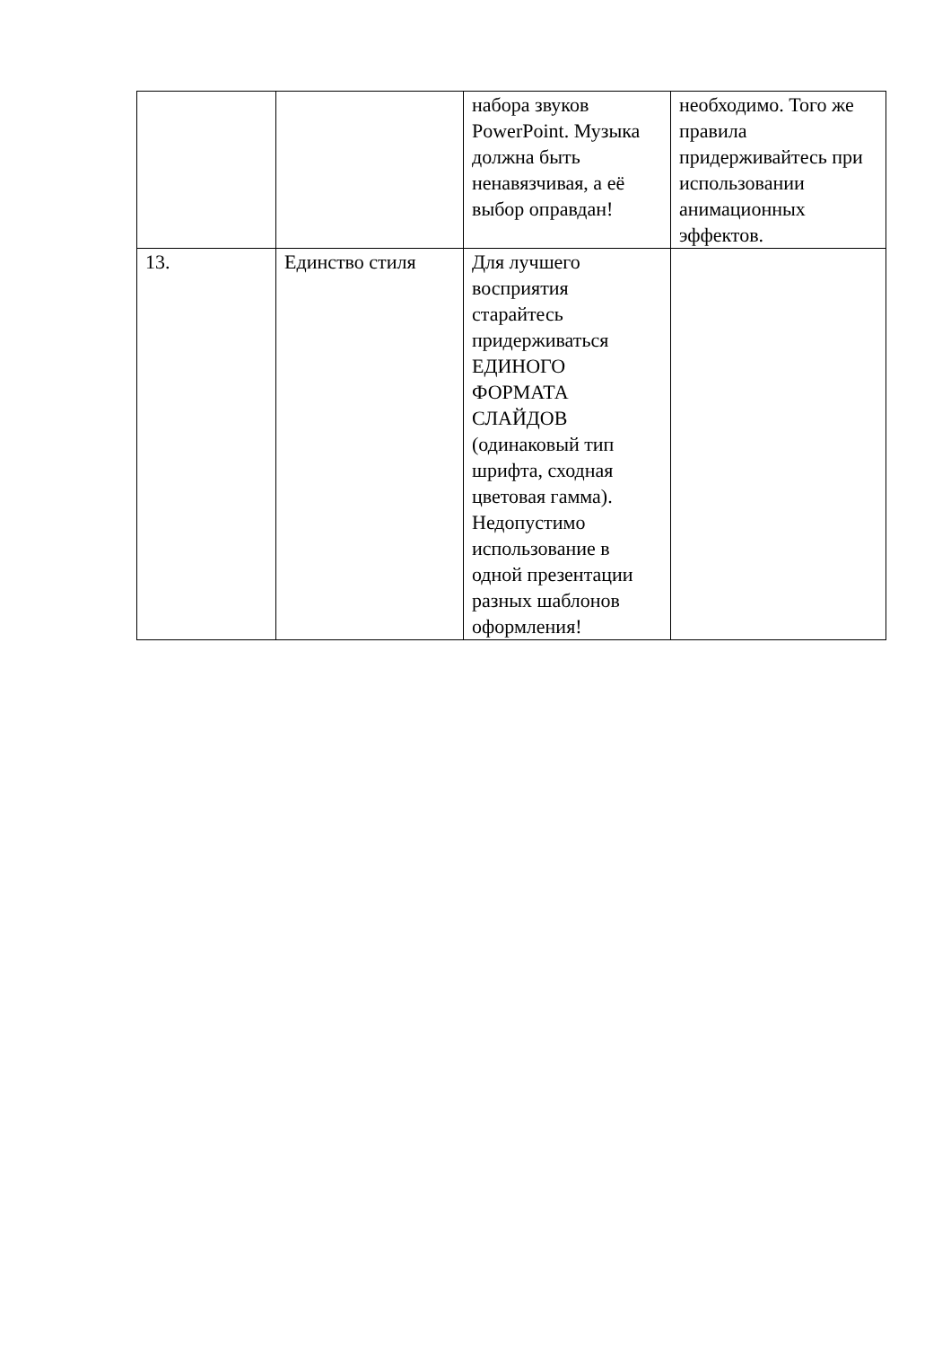| | | набора звуков PowerPoint. Музыка должна быть ненавязчивая, а её выбор оправдан! | необходимо. Того же правила придерживайтесь при использовании анимационных эффектов. |
| 13. | Единство стиля | Для лучшего восприятия старайтесь придерживаться ЕДИНОГО ФОРМАТА СЛАЙДОВ (одинаковый тип шрифта, сходная цветовая гамма). Недопустимо использование в одной презентации разных шаблонов оформления! | |